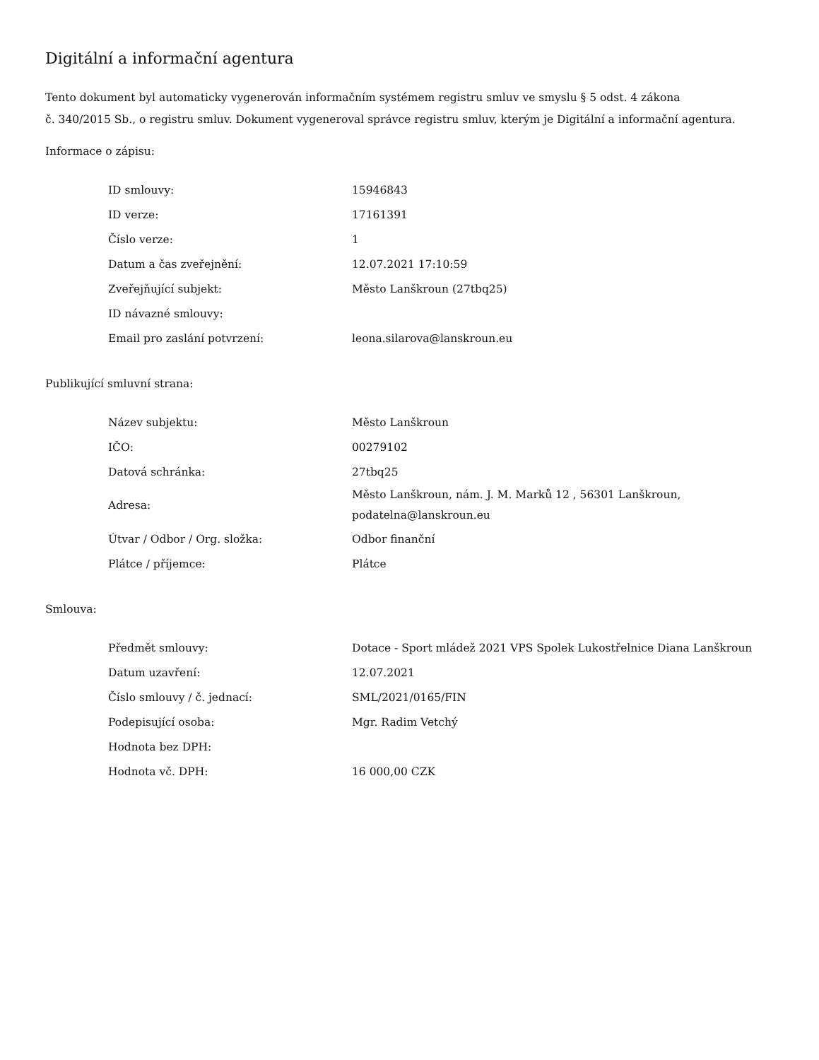Digitální a informační agentura
Tento dokument byl automaticky vygenerován informačním systémem registru smluv ve smyslu § 5 odst. 4 zákona
č. 340/2015 Sb., o registru smluv. Dokument vygeneroval správce registru smluv, kterým je Digitální a informační agentura.
Informace o zápisu:
| ID smlouvy: | 15946843 |
| ID verze: | 17161391 |
| Číslo verze: | 1 |
| Datum a čas zveřejnění: | 12.07.2021 17:10:59 |
| Zveřejňující subjekt: | Město Lanškroun (27tbq25) |
| ID návazné smlouvy: | |
| Email pro zaslání potvrzení: | leona.silarova@lanskroun.eu |
Publikující smluvní strana:
| Název subjektu: | Město Lanškroun |
| IČO: | 00279102 |
| Datová schránka: | 27tbq25 |
| Adresa: | Město Lanškroun, nám. J. M. Marků 12 , 56301 Lanškroun, podatelna@lanskroun.eu |
| Útvar / Odbor / Org. složka: | Odbor finanční |
| Plátce / příjemce: | Plátce |
Smlouva:
| Předmět smlouvy: | Dotace - Sport mládež 2021 VPS Spolek Lukostřelnice Diana Lanškroun |
| Datum uzavření: | 12.07.2021 |
| Číslo smlouvy / č. jednací: | SML/2021/0165/FIN |
| Podepisující osoba: | Mgr. Radim Vetchý |
| Hodnota bez DPH: | |
| Hodnota vč. DPH: | 16 000,00 CZK |